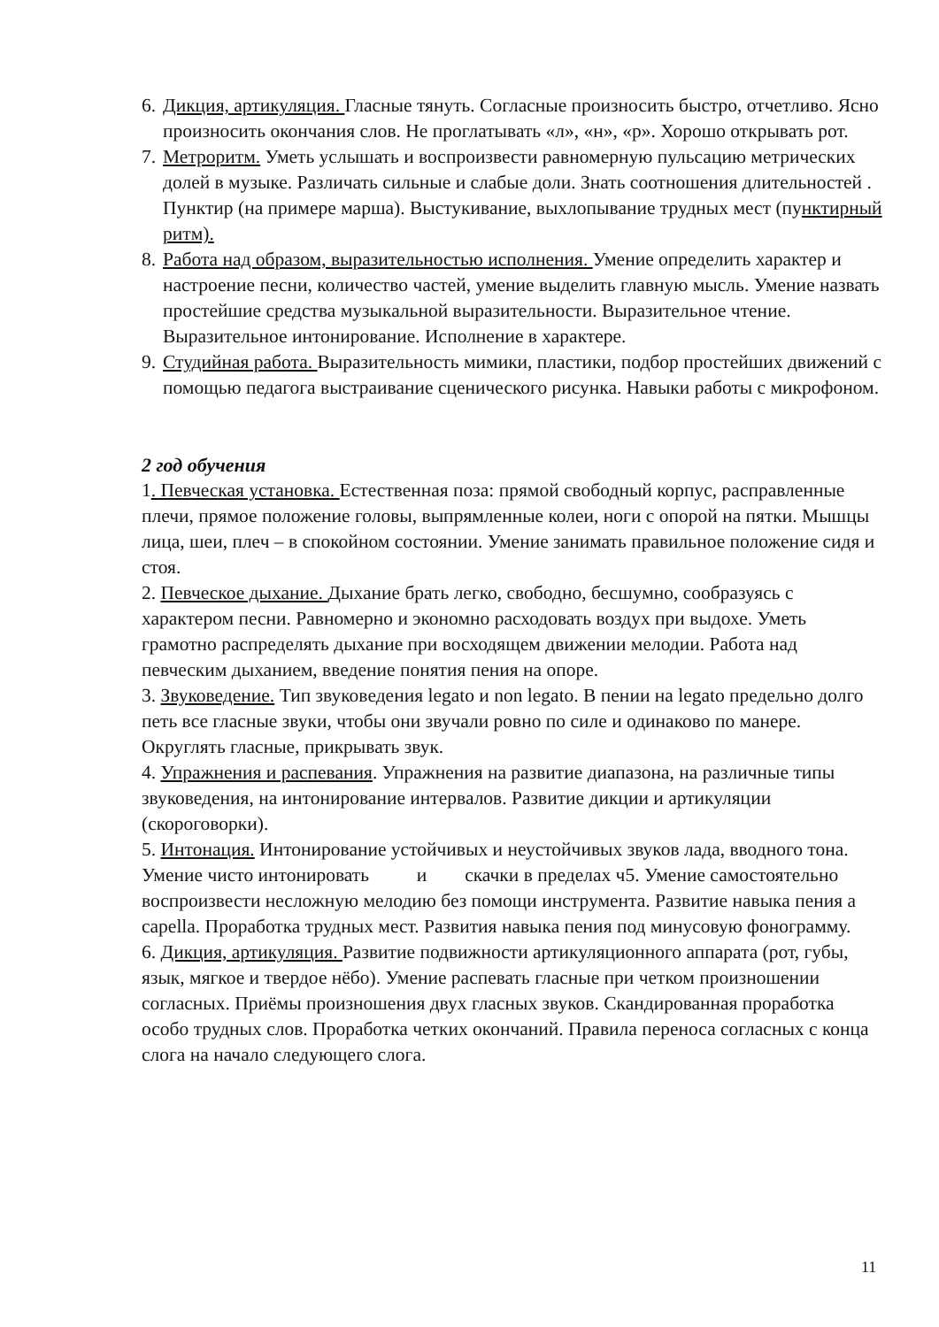6.
Дикция, артикуляция. Гласные тянуть. Согласные произносить быстро, отчетливо. Ясно произносить окончания слов. Не проглатывать «л», «н», «р». Хорошо открывать рот.
7.
Метроритм. Уметь услышать и воспроизвести равномерную пульсацию метрических долей в музыке. Различать сильные и слабые доли. Знать соотношения длительностей . Пунктир (на примере марша). Выстукивание, выхлопывание трудных мест (пунктирный ритм).
8.
Работа над образом, выразительностью исполнения. Умение определить характер и настроение песни, количество частей, умение выделить главную мысль. Умение назвать простейшие средства музыкальной выразительности. Выразительное чтение. Выразительное интонирование. Исполнение в характере.
9.
Студийная работа. Выразительность мимики, пластики, подбор простейших движений с помощью педагога выстраивание сценического рисунка. Навыки работы с микрофоном.
2 год обучения
1. Певческая установка. Естественная поза: прямой свободный корпус, расправленные плечи, прямое положение головы, выпрямленные колеи, ноги с опорой на пятки. Мышцы лица, шеи, плеч – в спокойном состоянии. Умение занимать правильное положение сидя и стоя.
2. Певческое дыхание. Дыхание брать легко, свободно, бесшумно, сообразуясь с характером песни. Равномерно и экономно расходовать воздух при выдохе. Уметь грамотно распределять дыхание при восходящем движении мелодии. Работа над певческим дыханием, введение понятия пения на опоре.
3. Звуковедение. Тип звуковедения legato и non legato. В пении на legato предельно долго петь все гласные звуки, чтобы они звучали ровно по силе и одинаково по манере. Округлять гласные, прикрывать звук.
4. Упражнения и распевания. Упражнения на развитие диапазона, на различные типы звуковедения, на интонирование интервалов. Развитие дикции и артикуляции (скороговорки).
5. Интонация. Интонирование устойчивых и неустойчивых звуков лада, вводного тона. Умение чисто интонировать и скачки в пределах ч5. Умение самостоятельно воспроизвести несложную мелодию без помощи инструмента. Развитие навыка пения a capella. Проработка трудных мест. Развития навыка пения под минусовую фонограмму.
6. Дикция, артикуляция. Развитие подвижности артикуляционного аппарата (рот, губы, язык, мягкое и твердое нёбо). Умение распевать гласные при четком произношении согласных. Приёмы произношения двух гласных звуков. Скандированная проработка особо трудных слов. Проработка четких окончаний. Правила переноса согласных с конца слога на начало следующего слога.
11